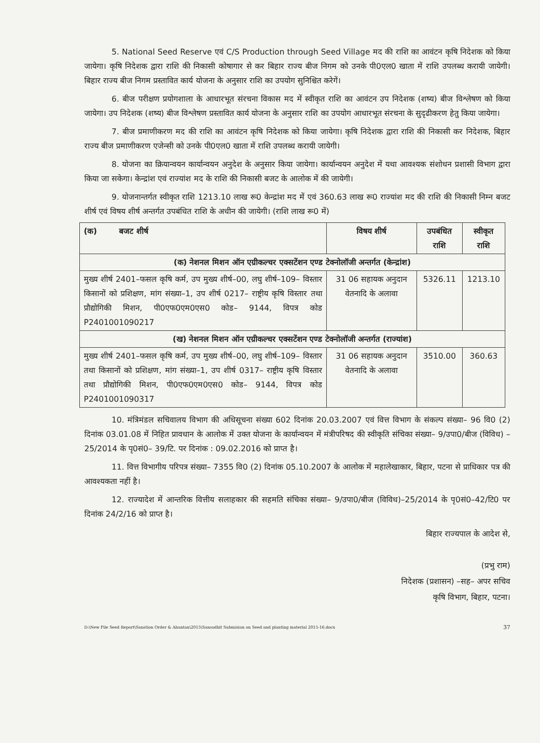5. National Seed Reserve एवं C/S Production through Seed Village मद की राशि का आवंटन कृषि निदेशक को किया जायेगा। कृषि निदेशक द्वारा राशि की निकासी कोषागार से कर बिहार राज्य बीज निगम को उनके पी0एल0 खाता में राशि उपलब्ध करायी जायेगी। बिहार राज्य बीज निगम प्रस्तावित कार्य योजना के अनुसार राशि का उपयोग सुनिश्चित करेगें।
6. बीज परीक्षण प्रयोगशाला के आधारभूत संरचना विकास मद में स्वीकृत राशि का आवंटन उप निदेशक (शष्य) बीज विश्लेषण को किया जायेगा। उप निदेशक (शष्य) बीज विश्लेषण प्रस्तावित कार्य योजना के अनुसार राशि का उपयोग आधारभूत संरचना के सुदृढीकरण हेतु किया जायेगा।
7. बीज प्रमाणीकरण मद की राशि का आवंटन कृषि निदेशक को किया जायेगा। कृषि निदेशक द्वारा राशि की निकासी कर निदेशक, बिहार राज्य बीज प्रमाणीकरण एजेन्सी को उनके पी0एल0 खाता में राशि उपलब्ध करायी जायेगी।
8. योजना का क्रियान्वयन कार्यान्वयन अनुदेश के अनुसार किया जायेगा। कार्यान्वयन अनुदेश में यथा आवश्यक संशोधन प्रशासी विभाग द्वारा किया जा सकेगा। केन्द्रांश एवं राज्यांश मद के राशि की निकासी बजट के आलोक में की जायेगी।
9. योजनान्तर्गत स्वीकृत राशि 1213.10 लाख रू0 केन्द्रांश मद में एवं 360.63 लाख रू0 राज्यांश मद की राशि की निकासी निम्न बजट शीर्ष एवं विषय शीर्ष अन्तर्गत उपबंधित राशि के अधीन की जायेगी। (राशि लाख रू0 में)
| (क) बजट शीर्ष | विषय शीर्ष | उपबंधित राशि | स्वीकृत राशि |
| --- | --- | --- | --- |
| (क) नेशनल मिशन ऑन एग्रीकल्चर एक्सटेंशन एण्ड टेक्नोलॉजी अन्तर्गत (केन्द्रांश) | | | |
| मुख्य शीर्ष 2401–फसल कृषि कर्म, उप मुख्य शीर्ष–00, लघु शीर्ष–109– विस्तार किसानों को प्रशिक्षण, मांग संख्या–1, उप शीर्ष 0217– राष्ट्रीय कृषि विस्तार तथा प्रौद्योगिकी मिशन, पी0एफ0एम0एस0 कोड– 9144, विपत्र कोड P2401001090217 | 31 06 सहायक अनुदान वेतनादि के अलावा | 5326.11 | 1213.10 |
| (ख) नेशनल मिशन ऑन एग्रीकल्चर एक्सटेंशन एण्ड टेक्नोलॉजी अन्तर्गत (राज्यांश) | | | |
| मुख्य शीर्ष 2401–फसल कृषि कर्म, उप मुख्य शीर्ष–00, लघु शीर्ष–109– विस्तार तथा किसानों को प्रशिक्षण, मांग संख्या–1, उप शीर्ष 0317– राष्ट्रीय कृषि विस्तार तथा प्रौद्योगिकी मिशन, पी0एफ0एम0एस0 कोड– 9144, विपत्र कोड P2401001090317 | 31 06 सहायक अनुदान वेतनादि के अलावा | 3510.00 | 360.63 |
10. मंत्रिमंडल सचिवालय विभाग की अधिसूचना संख्या 602 दिनांक 20.03.2007 एवं वित्त विभाग के संकल्प संख्या– 96 वि0 (2) दिनांक 03.01.08 में निहित प्रावधान के आलोक में उक्त योजना के कार्यान्वयन में मंत्रीपरिषद की स्वीकृति संचिका संख्या– 9/उपा0/बीज (विविध) –25/2014 के पृ0सं0– 39/टि. पर दिनांक : 09.02.2016 को प्राप्त है।
11. वित्त विभागीय परिपत्र संख्या– 7355 वि0 (2) दिनांक 05.10.2007 के आलोक में महालेखाकार, बिहार, पटना से प्राधिकार पत्र की आवश्यकता नहीं है।
12. राज्यादेश में आन्तरिक वित्तीय सलाहकार की सहमति संचिका संख्या– 9/उपा0/बीज (विविध)–25/2014 के पृ0सं0–42/टि0 पर दिनांक 24/2/16 को प्राप्त है।
बिहार राज्यपाल के आदेश से,
(प्रभु राम)
निदेशक (प्रशासन) –सह– अपर सचिव
कृषि विभाग, बिहार, पटना।
D:\New File Seed Report\Sanstion Order & Abantan\2015\Sansodhit Submision on Seed and planting material 2015-16.docx 37